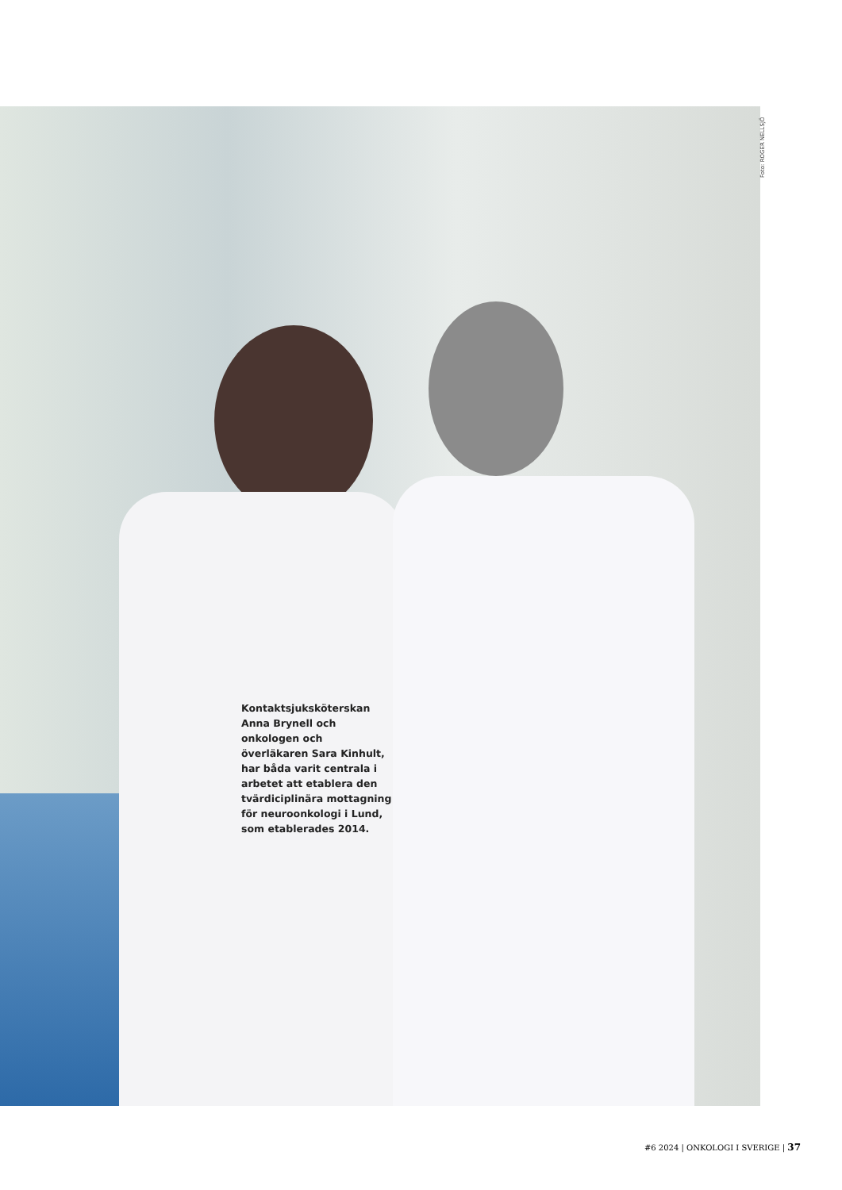Foto: ROGER NELLSJÖ
Kontaktsjuksköterskan Anna Brynell och onkologen och överläkaren Sara Kinhult, har båda varit centrala i arbetet att etablera den tvärdiciplinära mottagning för neuroonkologi i Lund, som etablerades 2014.
#6 2024 | ONKOLOGI I SVERIGE | 37